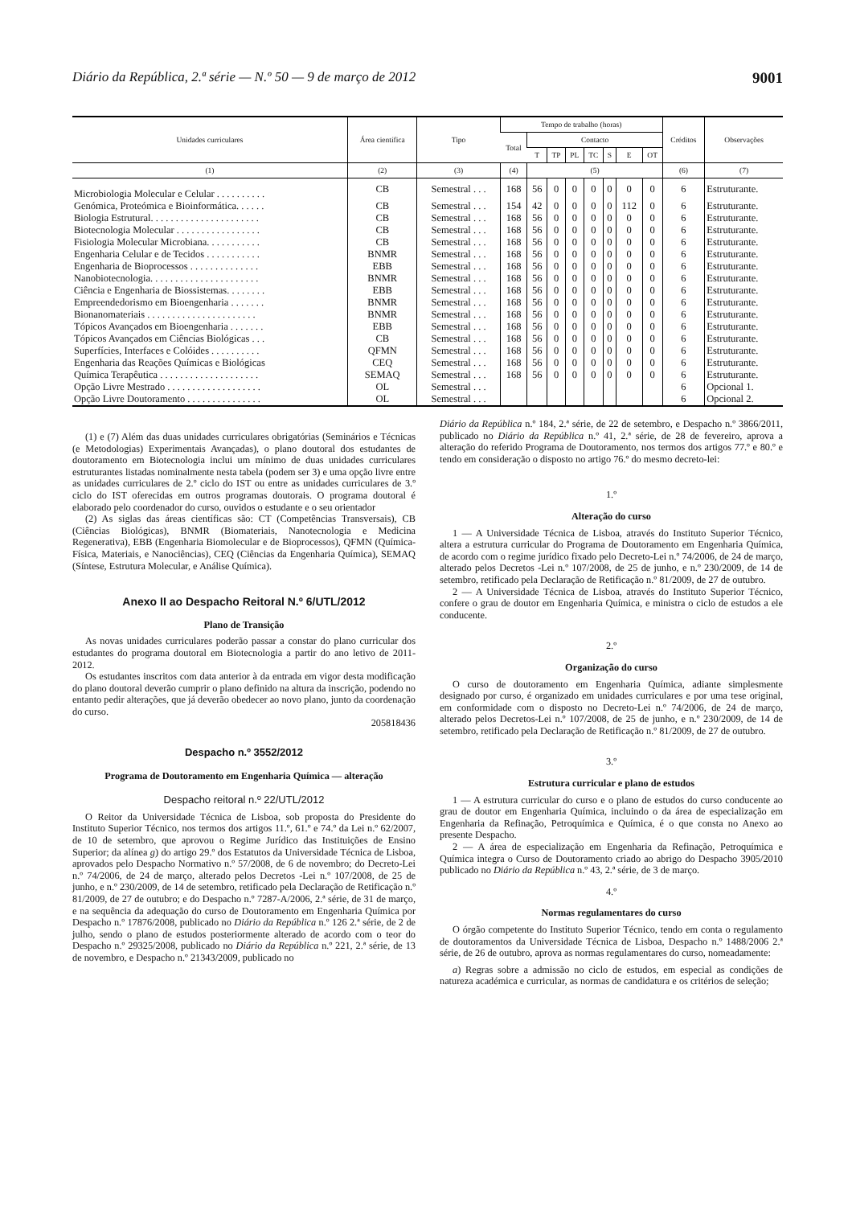Diário da República, 2.ª série — N.º 50 — 9 de março de 2012 9001
| Unidades curriculares | Área científica | Tipo | Tempo de trabalho (horas) | | | | | | | | Créditos | Observações |
| --- | --- | --- | --- | --- | --- | --- | --- | --- | --- | --- | --- | --- |
| | | | Total | Contacto | | | | | | | | |
| | | | | T | TP | PL | TC | S | E | OT | | |
| (1) | (2) | (3) | (4) | (5) | | | | | | | (6) | (7) |
| Microbiologia Molecular e Celular . . . . . . . . . . | CB | Semestral . . . | 168 | 56 | 0 | 0 | 0 | 0 | 0 | 0 | 6 | Estruturante. |
| Genómica, Proteómica e Bioinformática. . . . . . | CB | Semestral . . . | 154 | 42 | 0 | 0 | 0 | 0 | 112 | 0 | 6 | Estruturante. |
| Biologia Estrutural. . . . . . . . . . . . . . . . . . . . . . | CB | Semestral . . . | 168 | 56 | 0 | 0 | 0 | 0 | 0 | 0 | 6 | Estruturante. |
| Biotecnologia Molecular . . . . . . . . . . . . . . . . . | CB | Semestral . . . | 168 | 56 | 0 | 0 | 0 | 0 | 0 | 0 | 6 | Estruturante. |
| Fisiologia Molecular Microbiana. . . . . . . . . . . | CB | Semestral . . . | 168 | 56 | 0 | 0 | 0 | 0 | 0 | 0 | 6 | Estruturante. |
| Engenharia Celular e de Tecidos . . . . . . . . . . . | BNMR | Semestral . . . | 168 | 56 | 0 | 0 | 0 | 0 | 0 | 0 | 6 | Estruturante. |
| Engenharia de Bioprocessos . . . . . . . . . . . . . . | EBB | Semestral . . . | 168 | 56 | 0 | 0 | 0 | 0 | 0 | 0 | 6 | Estruturante. |
| Nanobiotecnologia. . . . . . . . . . . . . . . . . . . . . . | BNMR | Semestral . . . | 168 | 56 | 0 | 0 | 0 | 0 | 0 | 0 | 6 | Estruturante. |
| Ciência e Engenharia de Biossistemas. . . . . . . . | EBB | Semestral . . . | 168 | 56 | 0 | 0 | 0 | 0 | 0 | 0 | 6 | Estruturante. |
| Empreendedorismo em Bioengenharia . . . . . . . | BNMR | Semestral . . . | 168 | 56 | 0 | 0 | 0 | 0 | 0 | 0 | 6 | Estruturante. |
| Bionanomateriais . . . . . . . . . . . . . . . . . . . . . . | BNMR | Semestral . . . | 168 | 56 | 0 | 0 | 0 | 0 | 0 | 0 | 6 | Estruturante. |
| Tópicos Avançados em Bioengenharia . . . . . . . | EBB | Semestral . . . | 168 | 56 | 0 | 0 | 0 | 0 | 0 | 0 | 6 | Estruturante. |
| Tópicos Avançados em Ciências Biológicas . . . | CB | Semestral . . . | 168 | 56 | 0 | 0 | 0 | 0 | 0 | 0 | 6 | Estruturante. |
| Superfícies, Interfaces e Colóides . . . . . . . . . . | QFMN | Semestral . . . | 168 | 56 | 0 | 0 | 0 | 0 | 0 | 0 | 6 | Estruturante. |
| Engenharia das Reações Químicas e Biológicas | CEQ | Semestral . . . | 168 | 56 | 0 | 0 | 0 | 0 | 0 | 0 | 6 | Estruturante. |
| Química Terapêutica . . . . . . . . . . . . . . . . . . . . | SEMAQ | Semestral . . . | 168 | 56 | 0 | 0 | 0 | 0 | 0 | 0 | 6 | Estruturante. |
| Opção Livre Mestrado . . . . . . . . . . . . . . . . . . . | OL | Semestral . . . | | | | | | | | | 6 | Opcional 1. |
| Opção Livre Doutoramento . . . . . . . . . . . . . . . | OL | Semestral . . . | | | | | | | | | 6 | Opcional 2. |
(1) e (7) Além das duas unidades curriculares obrigatórias (Seminários e Técnicas (e Metodologias) Experimentais Avançadas), o plano doutoral dos estudantes de doutoramento em Biotecnologia inclui um mínimo de duas unidades curriculares estruturantes listadas nominalmente nesta tabela (podem ser 3) e uma opção livre entre as unidades curriculares de 2.º ciclo do IST ou entre as unidades curriculares de 3.º ciclo do IST oferecidas em outros programas doutorais. O programa doutoral é elaborado pelo coordenador do curso, ouvidos o estudante e o seu orientador
(2) As siglas das áreas científicas são: CT (Competências Transversais), CB (Ciências Biológicas), BNMR (Biomateriais, Nanotecnologia e Medicina Regenerativa), EBB (Engenharia Biomolecular e de Bioprocessos), QFMN (Química-Física, Materiais, e Nanociências), CEQ (Ciências da Engenharia Química), SEMAQ (Síntese, Estrutura Molecular, e Análise Química).
Anexo II ao Despacho Reitoral N.º 6/UTL/2012
Plano de Transição
As novas unidades curriculares poderão passar a constar do plano curricular dos estudantes do programa doutoral em Biotecnologia a partir do ano letivo de 2011-2012.
Os estudantes inscritos com data anterior à da entrada em vigor desta modificação do plano doutoral deverão cumprir o plano definido na altura da inscrição, podendo no entanto pedir alterações, que já deverão obedecer ao novo plano, junto da coordenação do curso.
205818436
Despacho n.º 3552/2012
Programa de Doutoramento em Engenharia Química — alteração
Despacho reitoral n.º 22/UTL/2012
O Reitor da Universidade Técnica de Lisboa, sob proposta do Presidente do Instituto Superior Técnico, nos termos dos artigos 11.º, 61.º e 74.º da Lei n.º 62/2007, de 10 de setembro, que aprovou o Regime Jurídico das Instituições de Ensino Superior; da alínea g) do artigo 29.º dos Estatutos da Universidade Técnica de Lisboa, aprovados pelo Despacho Normativo n.º 57/2008, de 6 de novembro; do Decreto-Lei n.º 74/2006, de 24 de março, alterado pelos Decretos -Lei n.º 107/2008, de 25 de junho, e n.º 230/2009, de 14 de setembro, retificado pela Declaração de Retificação n.º 81/2009, de 27 de outubro; e do Despacho n.º 7287-A/2006, 2.ª série, de 31 de março, e na sequência da adequação do curso de Doutoramento em Engenharia Química por Despacho n.º 17876/2008, publicado no Diário da República n.º 126 2.ª série, de 2 de julho, sendo o plano de estudos posteriormente alterado de acordo com o teor do Despacho n.º 29325/2008, publicado no Diário da República n.º 221, 2.ª série, de 13 de novembro, e Despacho n.º 21343/2009, publicado no
Diário da República n.º 184, 2.ª série, de 22 de setembro, e Despacho n.º 3866/2011, publicado no Diário da República n.º 41, 2.ª série, de 28 de fevereiro, aprova a alteração do referido Programa de Doutoramento, nos termos dos artigos 77.º e 80.º e tendo em consideração o disposto no artigo 76.º do mesmo decreto-lei:
1.º
Alteração do curso
1 — A Universidade Técnica de Lisboa, através do Instituto Superior Técnico, altera a estrutura curricular do Programa de Doutoramento em Engenharia Química, de acordo com o regime jurídico fixado pelo Decreto-Lei n.º 74/2006, de 24 de março, alterado pelos Decretos -Lei n.º 107/2008, de 25 de junho, e n.º 230/2009, de 14 de setembro, retificado pela Declaração de Retificação n.º 81/2009, de 27 de outubro.
2 — A Universidade Técnica de Lisboa, através do Instituto Superior Técnico, confere o grau de doutor em Engenharia Química, e ministra o ciclo de estudos a ele conducente.
2.º
Organização do curso
O curso de doutoramento em Engenharia Química, adiante simplesmente designado por curso, é organizado em unidades curriculares e por uma tese original, em conformidade com o disposto no Decreto-Lei n.º 74/2006, de 24 de março, alterado pelos Decretos-Lei n.º 107/2008, de 25 de junho, e n.º 230/2009, de 14 de setembro, retificado pela Declaração de Retificação n.º 81/2009, de 27 de outubro.
3.º
Estrutura curricular e plano de estudos
1 — A estrutura curricular do curso e o plano de estudos do curso conducente ao grau de doutor em Engenharia Química, incluindo o da área de especialização em Engenharia da Refinação, Petroquímica e Química, é o que consta no Anexo ao presente Despacho.
2 — A área de especialização em Engenharia da Refinação, Petroquímica e Química integra o Curso de Doutoramento criado ao abrigo do Despacho 3905/2010 publicado no Diário da República n.º 43, 2.ª série, de 3 de março.
4.º
Normas regulamentares do curso
O órgão competente do Instituto Superior Técnico, tendo em conta o regulamento de doutoramentos da Universidade Técnica de Lisboa, Despacho n.º 1488/2006 2.ª série, de 26 de outubro, aprova as normas regulamentares do curso, nomeadamente:
a) Regras sobre a admissão no ciclo de estudos, em especial as condições de natureza académica e curricular, as normas de candidatura e os critérios de seleção;